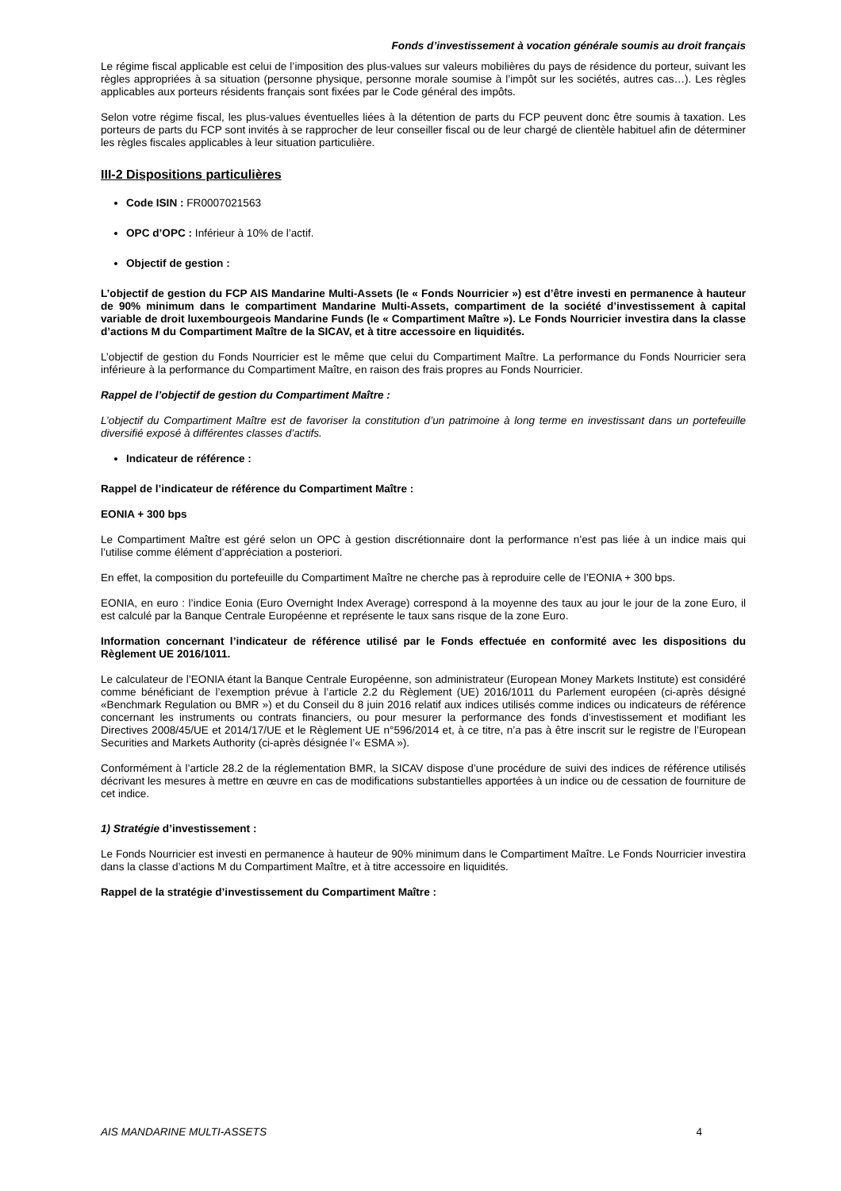Fonds d’investissement à vocation générale soumis au droit français
Le régime fiscal applicable est celui de l’imposition des plus-values sur valeurs mobilières du pays de résidence du porteur, suivant les règles appropriées à sa situation (personne physique, personne morale soumise à l’impôt sur les sociétés, autres cas…). Les règles applicables aux porteurs résidents français sont fixées par le Code général des impôts.
Selon votre régime fiscal, les plus-values éventuelles liées à la détention de parts du FCP peuvent donc être soumis à taxation. Les porteurs de parts du FCP sont invités à se rapprocher de leur conseiller fiscal ou de leur chargé de clientèle habituel afin de déterminer les règles fiscales applicables à leur situation particulière.
III-2 Dispositions particulières
Code ISIN : FR0007021563
OPC d’OPC : Inférieur à 10% de l’actif.
Objectif de gestion :
L’objectif de gestion du FCP AIS Mandarine Multi-Assets (le « Fonds Nourricier ») est d’être investi en permanence à hauteur de 90% minimum dans le compartiment Mandarine Multi-Assets, compartiment de la société d’investissement à capital variable de droit luxembourgeois Mandarine Funds (le « Compartiment Maître »). Le Fonds Nourricier investira dans la classe d’actions M du Compartiment Maître de la SICAV, et à titre accessoire en liquidités.
L’objectif de gestion du Fonds Nourricier est le même que celui du Compartiment Maître. La performance du Fonds Nourricier sera inférieure à la performance du Compartiment Maître, en raison des frais propres au Fonds Nourricier.
Rappel de l’objectif de gestion du Compartiment Maître :
L’objectif du Compartiment Maître est de favoriser la constitution d’un patrimoine à long terme en investissant dans un portefeuille diversifié exposé à différentes classes d’actifs.
Indicateur de référence :
Rappel de l’indicateur de référence du Compartiment Maître :
EONIA + 300 bps
Le Compartiment Maître est géré selon un OPC à gestion discrétionnaire dont la performance n’est pas liée à un indice mais qui l’utilise comme élément d’appréciation a posteriori.
En effet, la composition du portefeuille du Compartiment Maître ne cherche pas à reproduire celle de l’EONIA + 300 bps.
EONIA, en euro : l’indice Eonia (Euro Overnight Index Average) correspond à la moyenne des taux au jour le jour de la zone Euro, il est calculé par la Banque Centrale Européenne et représente le taux sans risque de la zone Euro.
Information concernant l’indicateur de référence utilisé par le Fonds effectuée en conformité avec les dispositions du Règlement UE 2016/1011.
Le calculateur de l’EONIA étant la Banque Centrale Européenne, son administrateur (European Money Markets Institute) est considéré comme bénéficiant de l’exemption prévue à l’article 2.2 du Règlement (UE) 2016/1011 du Parlement européen (ci-après désigné «Benchmark Regulation ou BMR ») et du Conseil du 8 juin 2016 relatif aux indices utilisés comme indices ou indicateurs de référence concernant les instruments ou contrats financiers, ou pour mesurer la performance des fonds d’investissement et modifiant les Directives 2008/45/UE et 2014/17/UE et le Règlement UE n°596/2014 et, à ce titre, n’a pas à être inscrit sur le registre de l’European Securities and Markets Authority (ci-après désignée l’« ESMA »).
Conformément à l’article 28.2 de la réglementation BMR, la SICAV dispose d’une procédure de suivi des indices de référence utilisés décrivant les mesures à mettre en œuvre en cas de modifications substantielles apportées à un indice ou de cessation de fourniture de cet indice.
1) Stratégie d’investissement :
Le Fonds Nourricier est investi en permanence à hauteur de 90% minimum dans le Compartiment Maître. Le Fonds Nourricier investira dans la classe d’actions M du Compartiment Maître, et à titre accessoire en liquidités.
Rappel de la stratégie d’investissement du Compartiment Maître :
AIS MANDARINE MULTI-ASSETS 4